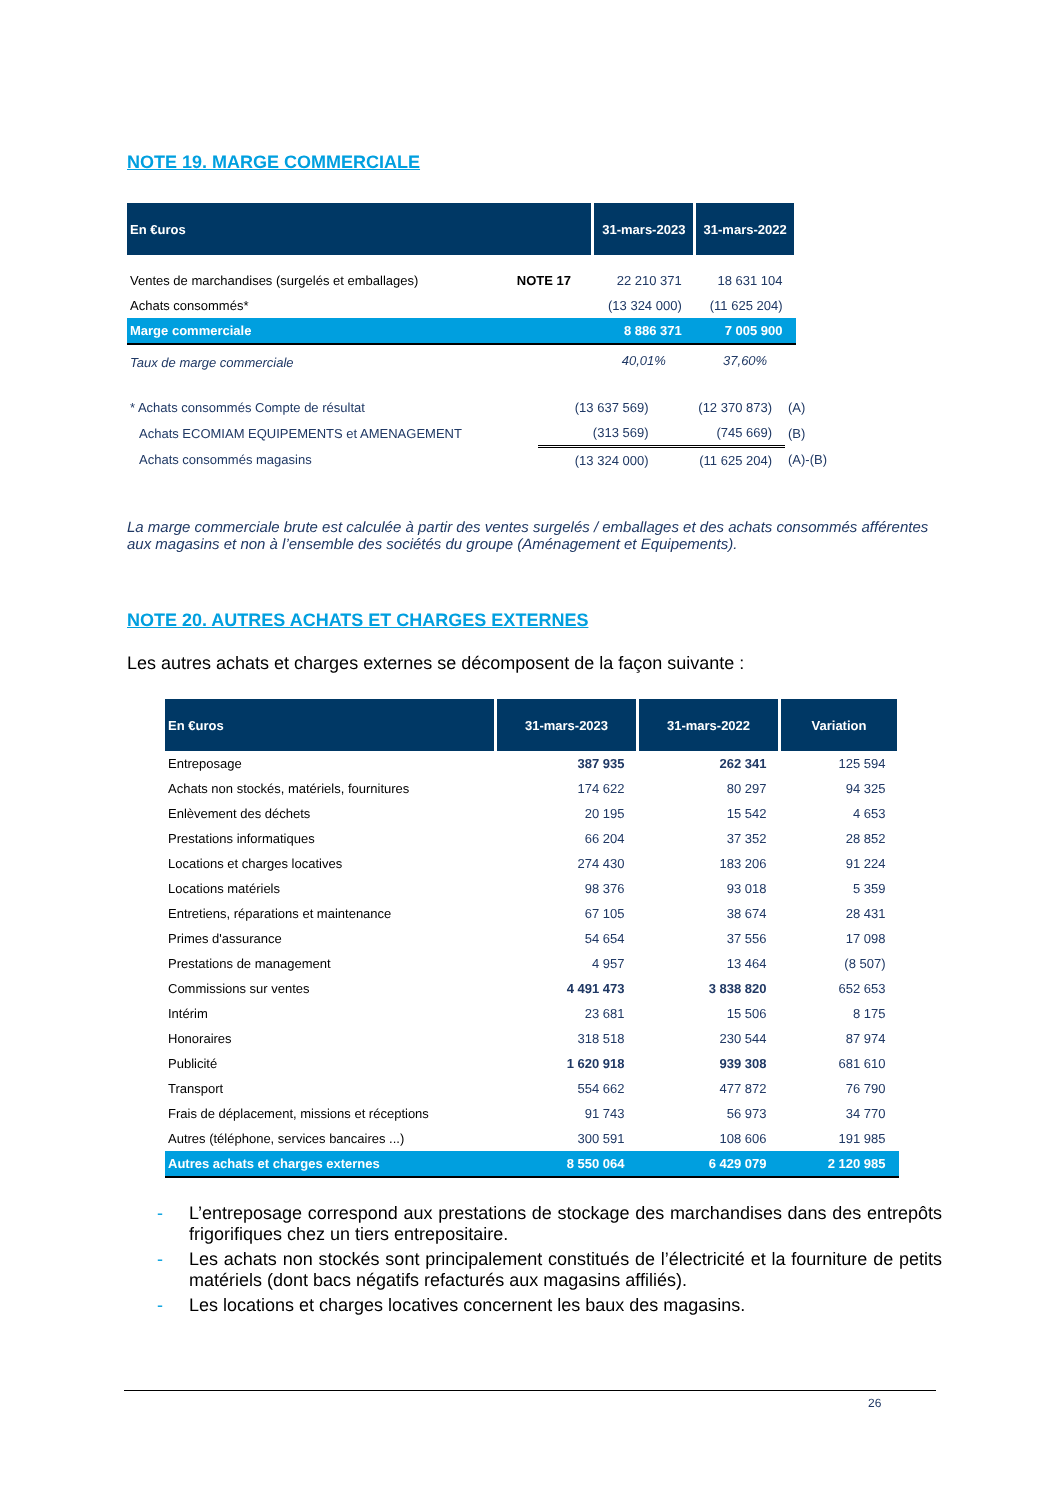NOTE 19. MARGE COMMERCIALE
| En €uros | | 31-mars-2023 | 31-mars-2022 |
| --- | --- | --- | --- |
| Ventes de marchandises (surgelés et emballages) | NOTE 17 | 22 210 371 | 18 631 104 |
| Achats consommés* | | (13 324 000) | (11 625 204) |
| Marge commerciale | | 8 886 371 | 7 005 900 |
| Taux de marge commerciale | | 40,01% | 37,60% |
| * Achats consommés Compte de résultat | (13 637 569) | (12 370 873) | (A) |
| Achats ECOMIAM EQUIPEMENTS et AMENAGEMENT | (313 569) | (745 669) | (B) |
| Achats consommés magasins | (13 324 000) | (11 625 204) | (A)-(B) |
La marge commerciale brute est calculée à partir des ventes surgelés / emballages et des achats consommés afférentes aux magasins et non à l’ensemble des sociétés du groupe (Aménagement et Equipements).
NOTE 20. AUTRES ACHATS ET CHARGES EXTERNES
Les autres achats et charges externes se décomposent de la façon suivante :
| En €uros | 31-mars-2023 | 31-mars-2022 | Variation |
| --- | --- | --- | --- |
| Entreposage | 387 935 | 262 341 | 125 594 |
| Achats non stockés, matériels, fournitures | 174 622 | 80 297 | 94 325 |
| Enlèvement des déchets | 20 195 | 15 542 | 4 653 |
| Prestations informatiques | 66 204 | 37 352 | 28 852 |
| Locations et charges locatives | 274 430 | 183 206 | 91 224 |
| Locations matériels | 98 376 | 93 018 | 5 359 |
| Entretiens, réparations et maintenance | 67 105 | 38 674 | 28 431 |
| Primes d'assurance | 54 654 | 37 556 | 17 098 |
| Prestations de management | 4 957 | 13 464 | (8 507) |
| Commissions sur ventes | 4 491 473 | 3 838 820 | 652 653 |
| Intérim | 23 681 | 15 506 | 8 175 |
| Honoraires | 318 518 | 230 544 | 87 974 |
| Publicité | 1 620 918 | 939 308 | 681 610 |
| Transport | 554 662 | 477 872 | 76 790 |
| Frais de déplacement, missions et réceptions | 91 743 | 56 973 | 34 770 |
| Autres (téléphone, services bancaires ...) | 300 591 | 108 606 | 191 985 |
| Autres achats et charges externes | 8 550 064 | 6 429 079 | 2 120 985 |
- L’entreposage correspond aux prestations de stockage des marchandises dans des entrepôts frigorifiques chez un tiers entrepositaire.
- Les achats non stockés sont principalement constitués de l’électricité et la fourniture de petits matériels (dont bacs négatifs refacturés aux magasins affiliés).
- Les locations et charges locatives concernent les baux des magasins.
26